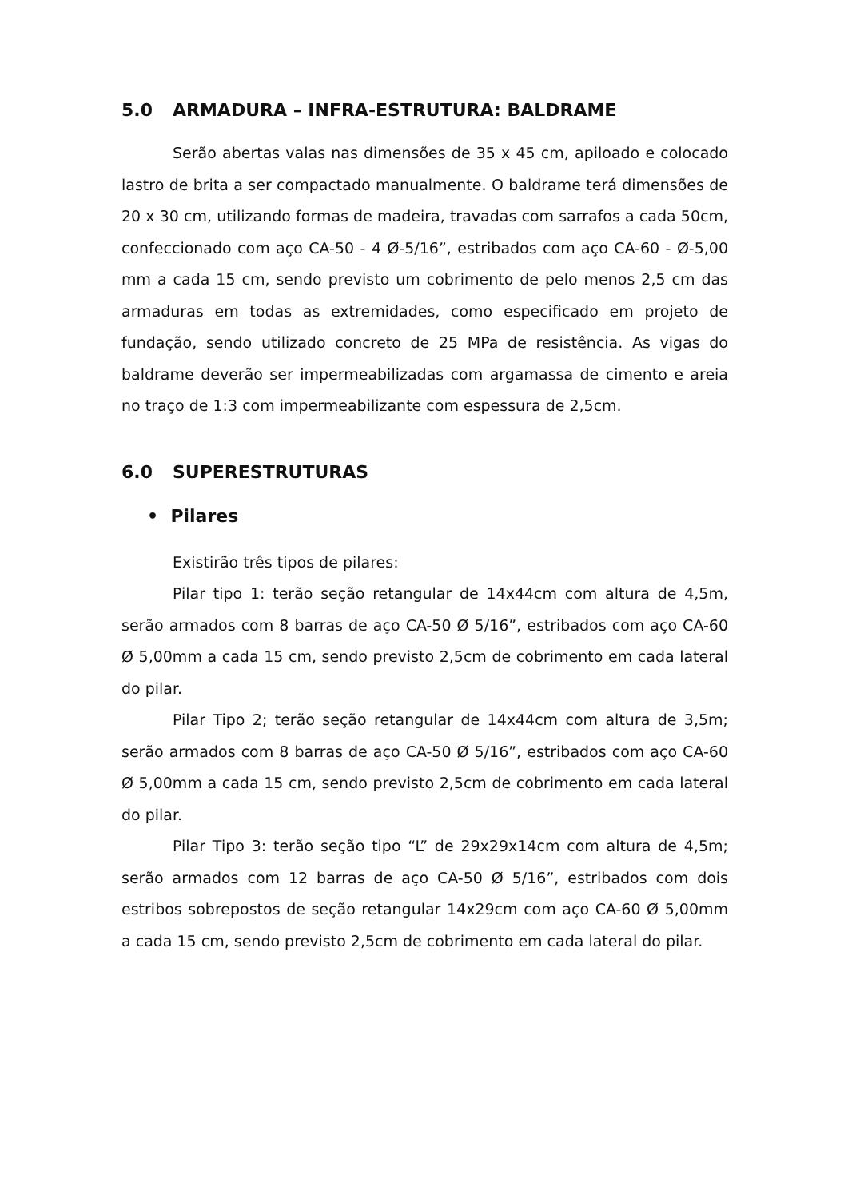5.0 ARMADURA – INFRA-ESTRUTURA: BALDRAME
Serão abertas valas nas dimensões de 35 x 45 cm, apiloado e colocado lastro de brita a ser compactado manualmente. O baldrame terá dimensões de 20 x 30 cm, utilizando formas de madeira, travadas com sarrafos a cada 50cm, confeccionado com aço CA-50 - 4 Ø-5/16”, estribados com aço CA-60 - Ø-5,00 mm a cada 15 cm, sendo previsto um cobrimento de pelo menos 2,5 cm das armaduras em todas as extremidades, como especificado em projeto de fundação, sendo utilizado concreto de 25 MPa de resistência. As vigas do baldrame deverão ser impermeabilizadas com argamassa de cimento e areia no traço de 1:3 com impermeabilizante com espessura de 2,5cm.
6.0 SUPERESTRUTURAS
• Pilares
Existirão três tipos de pilares:
Pilar tipo 1: terão seção retangular de 14x44cm com altura de 4,5m, serão armados com 8 barras de aço CA-50 Ø 5/16”, estribados com aço CA-60 Ø 5,00mm a cada 15 cm, sendo previsto 2,5cm de cobrimento em cada lateral do pilar.
Pilar Tipo 2; terão seção retangular de 14x44cm com altura de 3,5m; serão armados com 8 barras de aço CA-50 Ø 5/16”, estribados com aço CA-60 Ø 5,00mm a cada 15 cm, sendo previsto 2,5cm de cobrimento em cada lateral do pilar.
Pilar Tipo 3: terão seção tipo “L” de 29x29x14cm com altura de 4,5m; serão armados com 12 barras de aço CA-50 Ø 5/16”, estribados com dois estribos sobrepostos de seção retangular 14x29cm com aço CA-60 Ø 5,00mm a cada 15 cm, sendo previsto 2,5cm de cobrimento em cada lateral do pilar.